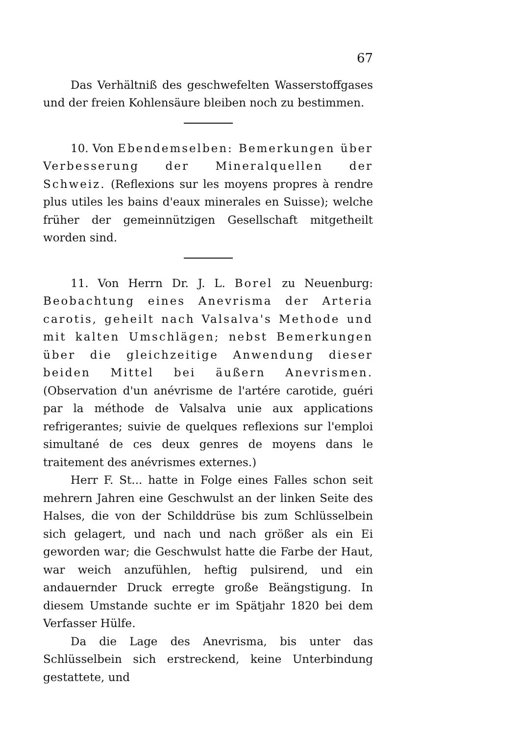67
Das Verhältniß des geschwefelten Wasserstoffgases und der freien Kohlensäure bleiben noch zu bestimmen.
10. Von Ebendemselben: Bemerkungen über Verbesserung der Mineralquellen der Schweiz. (Reflexions sur les moyens propres à rendre plus utiles les bains d'eaux minerales en Suisse); welche früher der gemeinnützigen Gesellschaft mitgetheilt worden sind.
11. Von Herrn Dr. J. L. Borel zu Neuenburg: Beobachtung eines Anevrisma der Arteria carotis, geheilt nach Valsalva's Methode und mit kalten Umschlägen; nebst Bemerkungen über die gleichzeitige Anwendung dieser beiden Mittel bei äußern Anevrismen. (Observation d'un anévrisme de l'artére carotide, guéri par la méthode de Valsalva unie aux applications refrigerantes; suivie de quelques reflexions sur l'emploi simultané de ces deux genres de moyens dans le traitement des anévrismes externes.)
Herr F. St... hatte in Folge eines Falles schon seit mehrern Jahren eine Geschwulst an der linken Seite des Halses, die von der Schilddrüse bis zum Schlüsselbein sich gelagert, und nach und nach größer als ein Ei geworden war; die Geschwulst hatte die Farbe der Haut, war weich anzufühlen, heftig pulsirend, und ein andauernder Druck erregte große Beängstigung. In diesem Umstande suchte er im Spätjahr 1820 bei dem Verfasser Hülfe.
Da die Lage des Anevrisma, bis unter das Schlüsselbein sich erstreckend, keine Unterbindung gestattete, und